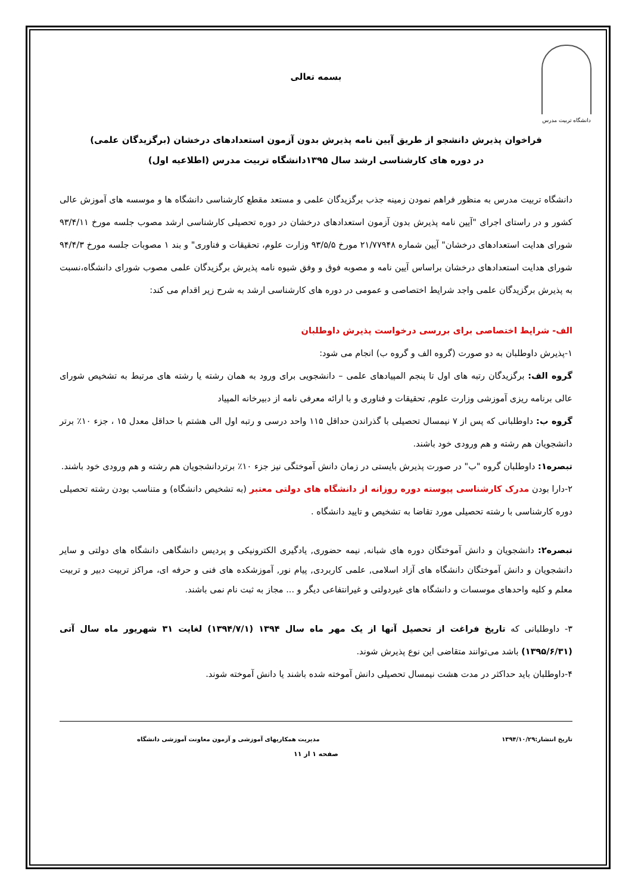دانشگاه تربیت مدرس
بسمه تعالی
فراخوان پذیرش دانشجو از طریق آیین نامه پذیرش بدون آزمون استعدادهای درخشان (برگزیدگان علمی)
در دوره های کارشناسی ارشد سال ۱۳۹۵دانشگاه تربیت مدرس (اطلاعیه اول)
دانشگاه تربیت مدرس به منظور فراهم نمودن زمینه جذب برگزیدگان علمی و مستعد مقطع کارشناسی دانشگاه ها و موسسه های آموزش عالی کشور و در راستای اجرای "آیین نامه پذیرش بدون آزمون استعدادهای درخشان در دوره تحصیلی کارشناسی ارشد مصوب جلسه مورخ ۹۳/۴/۱۱ شورای هدایت استعدادهای درخشان" آیین شماره ۲۱/۷۷۹۴۸ مورخ ۹۳/۵/۵ وزارت علوم، تحقیقات و فناوری" و بند ۱ مصوبات جلسه مورخ ۹۴/۴/۳ شورای هدایت استعدادهای درخشان براساس آیین نامه و مصوبه فوق و وفق شیوه نامه پذیرش برگزیدگان علمی مصوب شورای دانشگاه،نسبت به پذیرش برگزیدگان علمی واجد شرایط اختصاصی و عمومی در دوره های کارشناسی ارشد به شرح زیر اقدام می کند:
الف- شرایط اختصاصی برای بررسی درخواست پذیرش داوطلبان
۱-پذیرش داوطلبان به دو صورت (گروه الف و گروه ب) انجام می شود:
گروه الف: برگزیدگان رتبه های اول تا پنجم المپیادهای علمی – دانشجویی برای ورود به همان رشته یا رشته های مرتبط به تشخیص شورای عالی برنامه ریزی آموزشی وزارت علوم, تحقیقات و فناوری و با ارائه معرفی نامه از دبیرخانه المپیاد
گروه ب: داوطلبانی که پس از ۷ نیمسال تحصیلی با گذراندن حداقل ۱۱۵ واحد درسی و رتبه اول الی هشتم با حداقل معدل ۱۵ ، جزء ۱۰٪ برتر دانشجویان هم رشته و هم ورودی خود باشند.
تبصره۱: داوطلبان گروه "ب" در صورت پذیرش بایستی در زمان دانش آموختگی نیز جزء ۱۰٪ برتردانشجویان هم رشته و هم ورودی خود باشند.
۲-دارا بودن مدرک کارشناسی پیوسته دوره روزانه از دانشگاه های دولتی معتبر (به تشخیص دانشگاه) و متناسب بودن رشته تحصیلی دوره کارشناسی با رشته تحصیلی مورد تقاضا به تشخیص و تایید دانشگاه .
تبصره۲: دانشجویان و دانش آموختگان دوره های شبانه, نیمه حضوری, یادگیری الکترونیکی و پردیس دانشگاهی دانشگاه های دولتی و سایر دانشجویان و دانش آموختگان دانشگاه های آزاد اسلامی, علمی کاربردی, پیام نور, آموزشکده های فنی و حرفه ای، مراکز تربیت دبیر و تربیت معلم و کلیه واحدهای موسسات و دانشگاه های غیردولتی و غیرانتفاعی دیگر و ... مجاز به ثبت نام نمی باشند.
۳- داوطلبانی که تاریخ فراغت از تحصیل آنها از یک مهر ماه سال ۱۳۹۴ (۱۳۹۴/۷/۱) لغایت ۳۱ شهریور ماه سال آتی (۱۳۹۵/۶/۳۱) باشد می‌توانند متقاضی این نوع پذیرش شوند.
۴-داوطلبان باید حداکثر در مدت هشت نیمسال تحصیلی دانش آموخته شده باشند یا دانش آموخته شوند.
تاریخ انتشار:۱۳۹۴/۱۰/۲۹ مدیریت همکاریهای آموزشی و آزمون معاونت آموزشی دانشگاه
صفحه ۱ از ۱۱